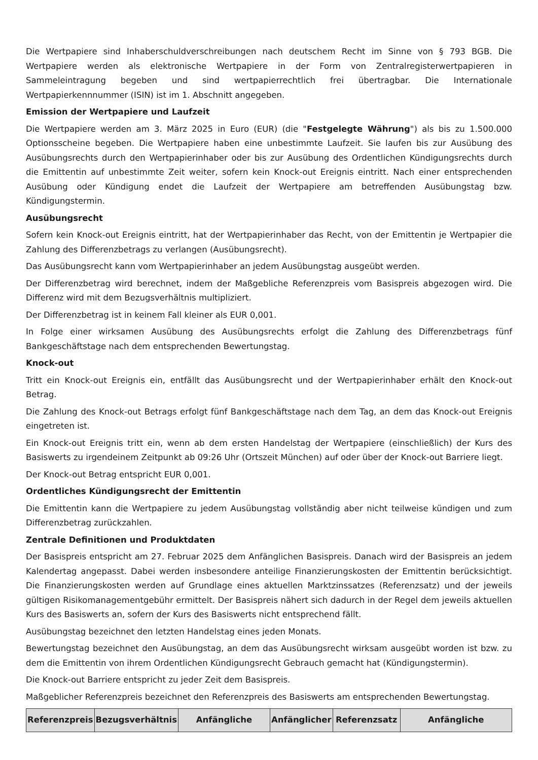Die Wertpapiere sind Inhaberschuldverschreibungen nach deutschem Recht im Sinne von § 793 BGB. Die Wertpapiere werden als elektronische Wertpapiere in der Form von Zentralregisterwertpapieren in Sammeleintragung begeben und sind wertpapierrechtlich frei übertragbar. Die Internationale Wertpapierkennnummer (ISIN) ist im 1. Abschnitt angegeben.
Emission der Wertpapiere und Laufzeit
Die Wertpapiere werden am 3. März 2025 in Euro (EUR) (die "Festgelegte Währung") als bis zu 1.500.000 Optionsscheine begeben. Die Wertpapiere haben eine unbestimmte Laufzeit. Sie laufen bis zur Ausübung des Ausübungsrechts durch den Wertpapierinhaber oder bis zur Ausübung des Ordentlichen Kündigungsrechts durch die Emittentin auf unbestimmte Zeit weiter, sofern kein Knock-out Ereignis eintritt. Nach einer entsprechenden Ausübung oder Kündigung endet die Laufzeit der Wertpapiere am betreffenden Ausübungstag bzw. Kündigungstermin.
Ausübungsrecht
Sofern kein Knock-out Ereignis eintritt, hat der Wertpapierinhaber das Recht, von der Emittentin je Wertpapier die Zahlung des Differenzbetrags zu verlangen (Ausübungsrecht).
Das Ausübungsrecht kann vom Wertpapierinhaber an jedem Ausübungstag ausgeübt werden.
Der Differenzbetrag wird berechnet, indem der Maßgebliche Referenzpreis vom Basispreis abgezogen wird. Die Differenz wird mit dem Bezugsverhältnis multipliziert.
Der Differenzbetrag ist in keinem Fall kleiner als EUR 0,001.
In Folge einer wirksamen Ausübung des Ausübungsrechts erfolgt die Zahlung des Differenzbetrags fünf Bankgeschäftstage nach dem entsprechenden Bewertungstag.
Knock-out
Tritt ein Knock-out Ereignis ein, entfällt das Ausübungsrecht und der Wertpapierinhaber erhält den Knock-out Betrag.
Die Zahlung des Knock-out Betrags erfolgt fünf Bankgeschäftstage nach dem Tag, an dem das Knock-out Ereignis eingetreten ist.
Ein Knock-out Ereignis tritt ein, wenn ab dem ersten Handelstag der Wertpapiere (einschließlich) der Kurs des Basiswerts zu irgendeinem Zeitpunkt ab 09:26 Uhr (Ortszeit München) auf oder über der Knock-out Barriere liegt.
Der Knock-out Betrag entspricht EUR 0,001.
Ordentliches Kündigungsrecht der Emittentin
Die Emittentin kann die Wertpapiere zu jedem Ausübungstag vollständig aber nicht teilweise kündigen und zum Differenzbetrag zurückzahlen.
Zentrale Definitionen und Produktdaten
Der Basispreis entspricht am 27. Februar 2025 dem Anfänglichen Basispreis. Danach wird der Basispreis an jedem Kalendertag angepasst. Dabei werden insbesondere anteilige Finanzierungskosten der Emittentin berücksichtigt. Die Finanzierungskosten werden auf Grundlage eines aktuellen Marktzinssatzes (Referenzsatz) und der jeweils gültigen Risikomanagementgebühr ermittelt. Der Basispreis nähert sich dadurch in der Regel dem jeweils aktuellen Kurs des Basiswerts an, sofern der Kurs des Basiswerts nicht entsprechend fällt.
Ausübungstag bezeichnet den letzten Handelstag eines jeden Monats.
Bewertungstag bezeichnet den Ausübungstag, an dem das Ausübungsrecht wirksam ausgeübt worden ist bzw. zu dem die Emittentin von ihrem Ordentlichen Kündigungsrecht Gebrauch gemacht hat (Kündigungstermin).
Die Knock-out Barriere entspricht zu jeder Zeit dem Basispreis.
Maßgeblicher Referenzpreis bezeichnet den Referenzpreis des Basiswerts am entsprechenden Bewertungstag.
| Referenzpreis | Bezugsverhältnis | Anfängliche | Anfänglicher | Referenzsatz | Anfängliche |
| --- | --- | --- | --- | --- | --- |